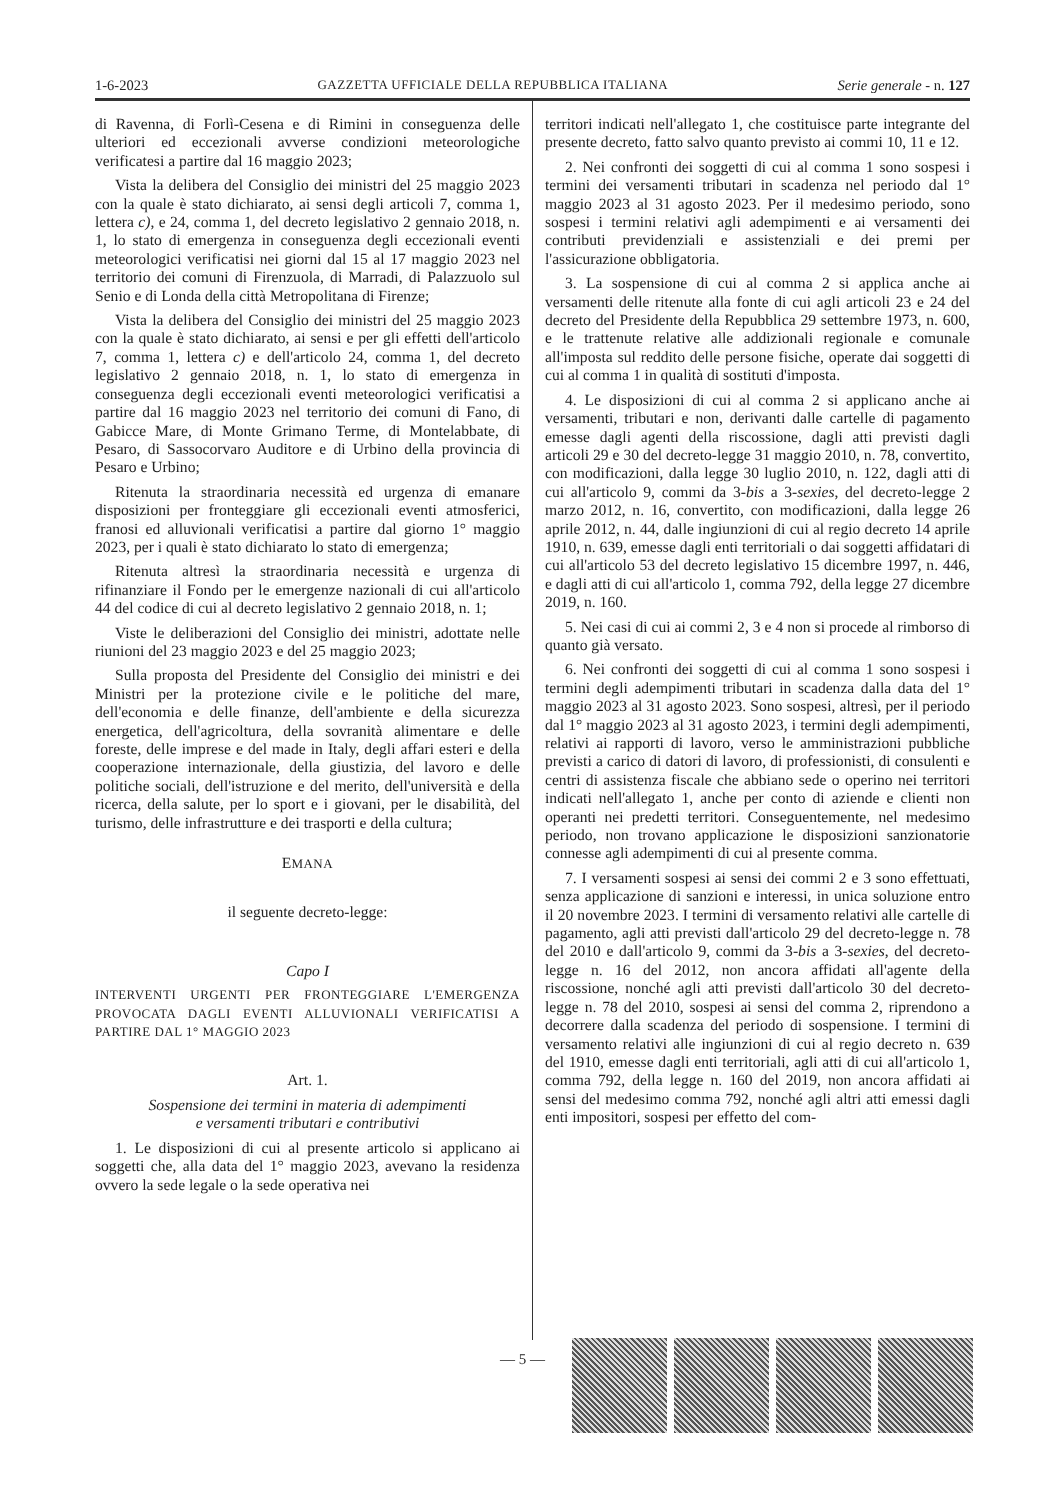1-6-2023 GAZZETTA UFFICIALE DELLA REPUBBLICA ITALIANA Serie generale - n. 127
di Ravenna, di Forlì-Cesena e di Rimini in conseguenza delle ulteriori ed eccezionali avverse condizioni meteorologiche verificatesi a partire dal 16 maggio 2023;
Vista la delibera del Consiglio dei ministri del 25 maggio 2023 con la quale è stato dichiarato, ai sensi degli articoli 7, comma 1, lettera c), e 24, comma 1, del decreto legislativo 2 gennaio 2018, n. 1, lo stato di emergenza in conseguenza degli eccezionali eventi meteorologici verificatisi nei giorni dal 15 al 17 maggio 2023 nel territorio dei comuni di Firenzuola, di Marradi, di Palazzuolo sul Senio e di Londa della città Metropolitana di Firenze;
Vista la delibera del Consiglio dei ministri del 25 maggio 2023 con la quale è stato dichiarato, ai sensi e per gli effetti dell'articolo 7, comma 1, lettera c) e dell'articolo 24, comma 1, del decreto legislativo 2 gennaio 2018, n. 1, lo stato di emergenza in conseguenza degli eccezionali eventi meteorologici verificatisi a partire dal 16 maggio 2023 nel territorio dei comuni di Fano, di Gabicce Mare, di Monte Grimano Terme, di Montelabbate, di Pesaro, di Sassocorvaro Auditore e di Urbino della provincia di Pesaro e Urbino;
Ritenuta la straordinaria necessità ed urgenza di emanare disposizioni per fronteggiare gli eccezionali eventi atmosferici, franosi ed alluvionali verificatisi a partire dal giorno 1° maggio 2023, per i quali è stato dichiarato lo stato di emergenza;
Ritenuta altresì la straordinaria necessità e urgenza di rifinanziare il Fondo per le emergenze nazionali di cui all'articolo 44 del codice di cui al decreto legislativo 2 gennaio 2018, n. 1;
Viste le deliberazioni del Consiglio dei ministri, adottate nelle riunioni del 23 maggio 2023 e del 25 maggio 2023;
Sulla proposta del Presidente del Consiglio dei ministri e dei Ministri per la protezione civile e le politiche del mare, dell'economia e delle finanze, dell'ambiente e della sicurezza energetica, dell'agricoltura, della sovranità alimentare e delle foreste, delle imprese e del made in Italy, degli affari esteri e della cooperazione internazionale, della giustizia, del lavoro e delle politiche sociali, dell'istruzione e del merito, dell'università e della ricerca, della salute, per lo sport e i giovani, per le disabilità, del turismo, delle infrastrutture e dei trasporti e della cultura;
EMANA
il seguente decreto-legge:
Capo I
INTERVENTI URGENTI PER FRONTEGGIARE L'EMERGENZA PROVOCATA DAGLI EVENTI ALLUVIONALI VERIFICATISI A PARTIRE DAL 1° MAGGIO 2023
Art. 1.
Sospensione dei termini in materia di adempimenti
e versamenti tributari e contributivi
1. Le disposizioni di cui al presente articolo si applicano ai soggetti che, alla data del 1° maggio 2023, avevano la residenza ovvero la sede legale o la sede operativa nei
territori indicati nell'allegato 1, che costituisce parte integrante del presente decreto, fatto salvo quanto previsto ai commi 10, 11 e 12.
2. Nei confronti dei soggetti di cui al comma 1 sono sospesi i termini dei versamenti tributari in scadenza nel periodo dal 1° maggio 2023 al 31 agosto 2023. Per il medesimo periodo, sono sospesi i termini relativi agli adempimenti e ai versamenti dei contributi previdenziali e assistenziali e dei premi per l'assicurazione obbligatoria.
3. La sospensione di cui al comma 2 si applica anche ai versamenti delle ritenute alla fonte di cui agli articoli 23 e 24 del decreto del Presidente della Repubblica 29 settembre 1973, n. 600, e le trattenute relative alle addizionali regionale e comunale all'imposta sul reddito delle persone fisiche, operate dai soggetti di cui al comma 1 in qualità di sostituti d'imposta.
4. Le disposizioni di cui al comma 2 si applicano anche ai versamenti, tributari e non, derivanti dalle cartelle di pagamento emesse dagli agenti della riscossione, dagli atti previsti dagli articoli 29 e 30 del decreto-legge 31 maggio 2010, n. 78, convertito, con modificazioni, dalla legge 30 luglio 2010, n. 122, dagli atti di cui all'articolo 9, commi da 3-bis a 3-sexies, del decreto-legge 2 marzo 2012, n. 16, convertito, con modificazioni, dalla legge 26 aprile 2012, n. 44, dalle ingiunzioni di cui al regio decreto 14 aprile 1910, n. 639, emesse dagli enti territoriali o dai soggetti affidatari di cui all'articolo 53 del decreto legislativo 15 dicembre 1997, n. 446, e dagli atti di cui all'articolo 1, comma 792, della legge 27 dicembre 2019, n. 160.
5. Nei casi di cui ai commi 2, 3 e 4 non si procede al rimborso di quanto già versato.
6. Nei confronti dei soggetti di cui al comma 1 sono sospesi i termini degli adempimenti tributari in scadenza dalla data del 1° maggio 2023 al 31 agosto 2023. Sono sospesi, altresì, per il periodo dal 1° maggio 2023 al 31 agosto 2023, i termini degli adempimenti, relativi ai rapporti di lavoro, verso le amministrazioni pubbliche previsti a carico di datori di lavoro, di professionisti, di consulenti e centri di assistenza fiscale che abbiano sede o operino nei territori indicati nell'allegato 1, anche per conto di aziende e clienti non operanti nei predetti territori. Conseguentemente, nel medesimo periodo, non trovano applicazione le disposizioni sanzionatorie connesse agli adempimenti di cui al presente comma.
7. I versamenti sospesi ai sensi dei commi 2 e 3 sono effettuati, senza applicazione di sanzioni e interessi, in unica soluzione entro il 20 novembre 2023. I termini di versamento relativi alle cartelle di pagamento, agli atti previsti dall'articolo 29 del decreto-legge n. 78 del 2010 e dall'articolo 9, commi da 3-bis a 3-sexies, del decreto-legge n. 16 del 2012, non ancora affidati all'agente della riscossione, nonché agli atti previsti dall'articolo 30 del decreto-legge n. 78 del 2010, sospesi ai sensi del comma 2, riprendono a decorrere dalla scadenza del periodo di sospensione. I termini di versamento relativi alle ingiunzioni di cui al regio decreto n. 639 del 1910, emesse dagli enti territoriali, agli atti di cui all'articolo 1, comma 792, della legge n. 160 del 2019, non ancora affidati ai sensi del medesimo comma 792, nonché agli altri atti emessi dagli enti impositori, sospesi per effetto del com-
— 5 —